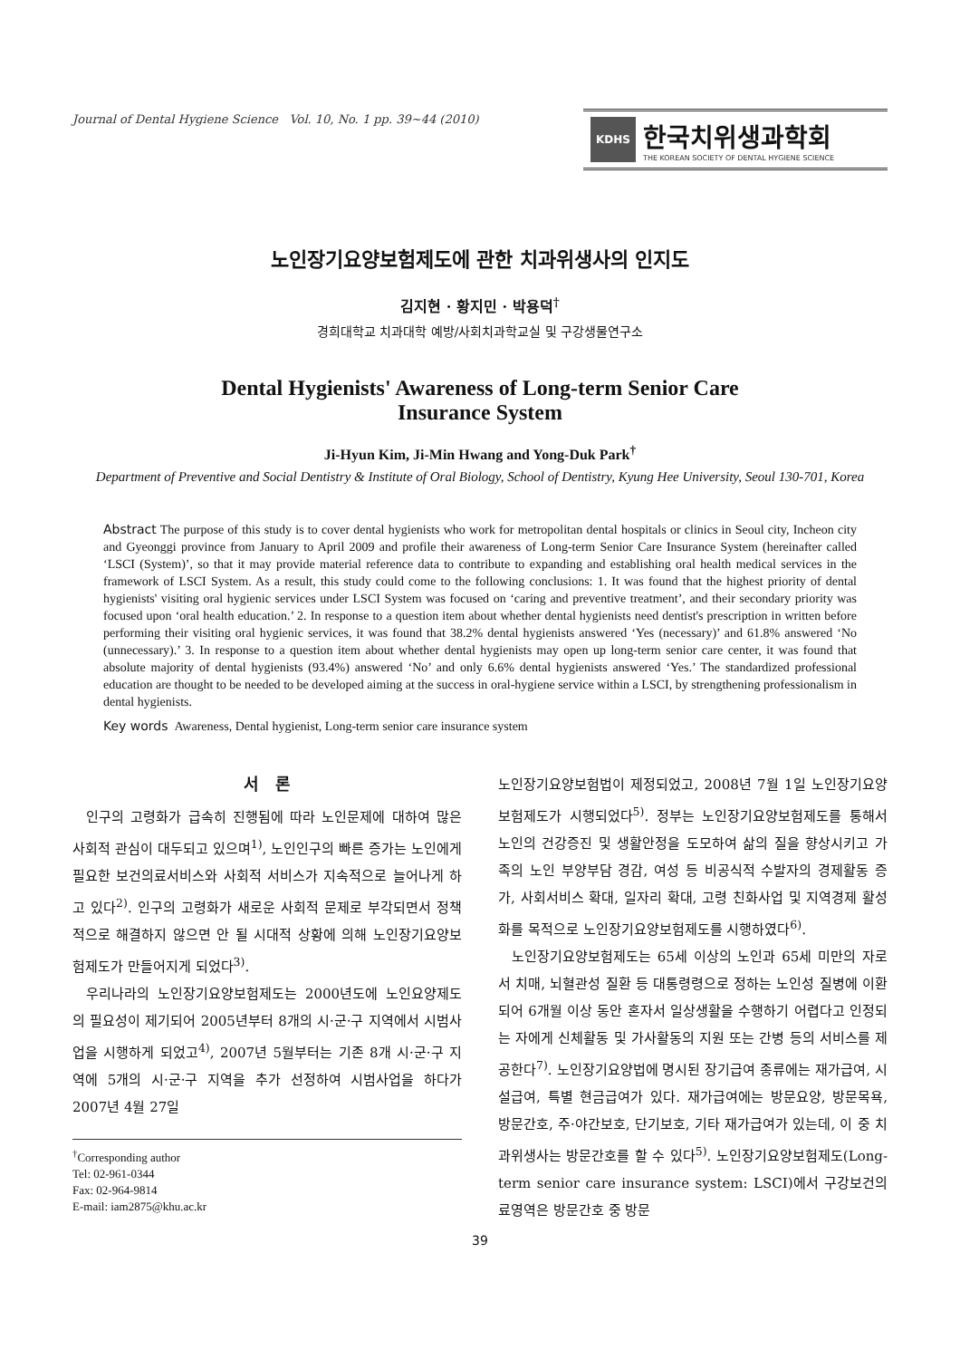Journal of Dental Hygiene Science Vol. 10, No. 1 pp. 39~44 (2010)
KDHS
한국치위생과학회
THE KOREAN SOCIETY OF DENTAL HYGIENE SCIENCE
노인장기요양보험제도에 관한 치과위생사의 인지도
김지현 · 황지민 · 박용덕<sup>†</sup>
경희대학교 치과대학 예방/사회치과학교실 및 구강생물연구소
Dental Hygienists' Awareness of Long-term Senior Care
Insurance System
Ji-Hyun Kim, Ji-Min Hwang and Yong-Duk Park<sup>†</sup>
Department of Preventive and Social Dentistry & Institute of Oral Biology, School of Dentistry, Kyung Hee University, Seoul 130-701, Korea
Abstract The purpose of this study is to cover dental hygienists who work for metropolitan dental hospitals or clinics in Seoul city, Incheon city and Gyeonggi province from January to April 2009 and profile their awareness of Long-term Senior Care Insurance System (hereinafter called ‘LSCI (System)’, so that it may provide material reference data to contribute to expanding and establishing oral health medical services in the framework of LSCI System. As a result, this study could come to the following conclusions: 1. It was found that the highest priority of dental hygienists' visiting oral hygienic services under LSCI System was focused on ‘caring and preventive treatment’, and their secondary priority was focused upon ‘oral health education.’ 2. In response to a question item about whether dental hygienists need dentist's prescription in written before performing their visiting oral hygienic services, it was found that 38.2% dental hygienists answered ‘Yes (necessary)’ and 61.8% answered ‘No (unnecessary).’ 3. In response to a question item about whether dental hygienists may open up long-term senior care center, it was found that absolute majority of dental hygienists (93.4%) answered ‘No’ and only 6.6% dental hygienists answered ‘Yes.’ The standardized professional education are thought to be needed to be developed aiming at the success in oral-hygiene service within a LSCI, by strengthening professionalism in dental hygienists.
Key words Awareness, Dental hygienist, Long-term senior care insurance system
서 론
인구의 고령화가 급속히 진행됨에 따라 노인문제에 대하여 많은 사회적 관심이 대두되고 있으며<sup>1)</sup>, 노인인구의 빠른 증가는 노인에게 필요한 보건의료서비스와 사회적 서비스가 지속적으로 늘어나게 하고 있다<sup>2)</sup>. 인구의 고령화가 새로운 사회적 문제로 부각되면서 정책적으로 해결하지 않으면 안 될 시대적 상황에 의해 노인장기요양보험제도가 만들어지게 되었다<sup>3)</sup>.
우리나라의 노인장기요양보험제도는 2000년도에 노인요양제도의 필요성이 제기되어 2005년부터 8개의 시·군·구 지역에서 시범사업을 시행하게 되었고<sup>4)</sup>, 2007년 5월부터는 기존 8개 시·군·구 지역에 5개의 시·군·구 지역을 추가 선정하여 시범사업을 하다가 2007년 4월 27일
<sup>†</sup> Corresponding author
Tel: 02-961-0344
Fax: 02-964-9814
E-mail: iam2875@khu.ac.kr
노인장기요양보험법이 제정되었고, 2008년 7월 1일 노인장기요양보험제도가 시행되었다<sup>5)</sup>. 정부는 노인장기요양보험제도를 통해서 노인의 건강증진 및 생활안정을 도모하여 삶의 질을 향상시키고 가족의 노인 부양부담 경감, 여성 등 비공식적 수발자의 경제활동 증가, 사회서비스 확대, 일자리 확대, 고령 친화사업 및 지역경제 활성화를 목적으로 노인장기요양보험제도를 시행하였다<sup>6)</sup>.
노인장기요양보험제도는 65세 이상의 노인과 65세 미만의 자로서 치매, 뇌혈관성 질환 등 대통령령으로 정하는 노인성 질병에 이환되어 6개월 이상 동안 혼자서 일상생활을 수행하기 어렵다고 인정되는 자에게 신체활동 및 가사활동의 지원 또는 간병 등의 서비스를 제공한다<sup>7)</sup>. 노인장기요양법에 명시된 장기급여 종류에는 재가급여, 시설급여, 특별 현금급여가 있다. 재가급여에는 방문요양, 방문목욕, 방문간호, 주·야간보호, 단기보호, 기타 재가급여가 있는데, 이 중 치과위생사는 방문간호를 할 수 있다<sup>5)</sup>. 노인장기요양보험제도(Long-term senior care insurance system: LSCI)에서 구강보건의료영역은 방문간호 중 방문
39